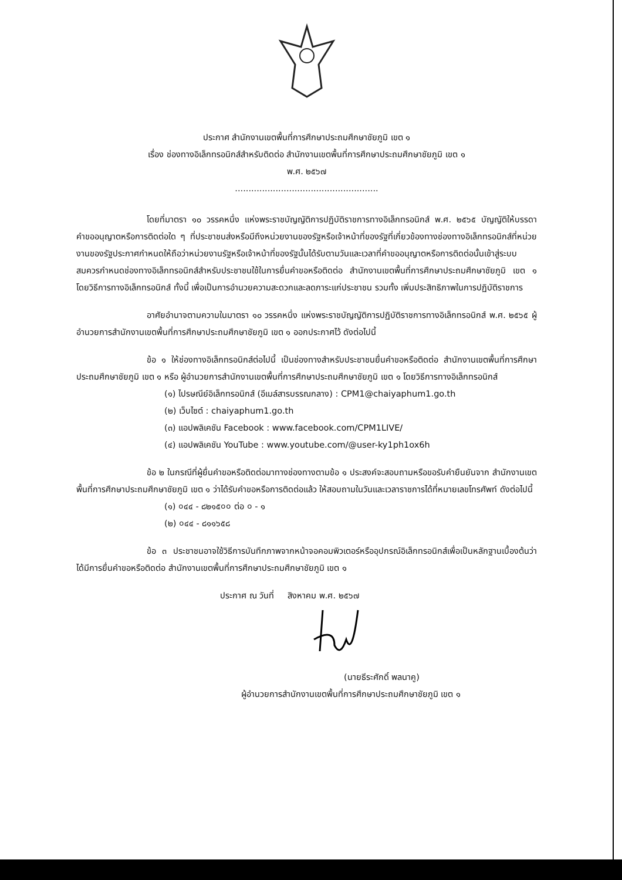ประกาศ สำนักงานเขตพื้นที่การศึกษาประถมศึกษาชัยภูมิ เขต ๑
เรื่อง ช่องทางอิเล็กทรอนิกส์สำหรับติดต่อ สำนักงานเขตพื้นที่การศึกษาประถมศึกษาชัยภูมิ เขต ๑
พ.ศ. ๒๕๖๗
.....................................................
โดยที่มาตรา ๑๐ วรรคหนึ่ง แห่งพระราชบัญญัติการปฏิบัติราชการทางอิเล็กทรอนิกส์ พ.ศ. ๒๕๖๕ บัญญัติให้บรรดาคำขออนุญาตหรือการติดต่อใด ๆ ที่ประชาชนส่งหรือมีถึงหน่วยงานของรัฐหรือเจ้าหน้าที่ของรัฐที่เกี่ยวข้องทางช่องทางอิเล็กทรอนิกส์ที่หน่วยงานของรัฐประกาศกำหนดให้ถือว่าหน่วยงานรัฐหรือเจ้าหน้าที่ของรัฐนั้นได้รับตามวันและเวลาที่คำขออนุญาตหรือการติดต่อนั้นเข้าสู่ระบบ สมควรกำหนดช่องทางอิเล็กทรอนิกส์สำหรับประชาชนใช้ในการยื่นคำขอหรือติดต่อ สำนักงานเขตพื้นที่การศึกษาประถมศึกษาชัยภูมิ เขต ๑ โดยวิธีการทางอิเล็กทรอนิกส์ ทั้งนี้ เพื่อเป็นการอำนวยความสะดวกและลดภาระแก่ประชาชน รวมทั้ง เพิ่มประสิทธิภาพในการปฏิบัติราชการ
อาศัยอำนาจตามความในมาตรา ๑๐ วรรคหนึ่ง แห่งพระราชบัญญัติการปฏิบัติราชการทางอิเล็กทรอนิกส์ พ.ศ. ๒๕๖๕ ผู้อำนวยการสำนักงานเขตพื้นที่การศึกษาประถมศึกษาชัยภูมิ เขต ๑ ออกประกาศไว้ ดังต่อไปนี้
ข้อ ๑ ให้ช่องทางอิเล็กทรอนิกส์ต่อไปนี้ เป็นช่องทางสำหรับประชาชนยื่นคำขอหรือติดต่อ สำนักงานเขตพื้นที่การศึกษาประถมศึกษาชัยภูมิ เขต ๑ หรือ ผู้อำนวยการสำนักงานเขตพื้นที่การศึกษาประถมศึกษาชัยภูมิ เขต ๑ โดยวิธีการทางอิเล็กทรอนิกส์
(๑) ไปรษณีย์อิเล็กทรอนิกส์ (อีเมล์สารบรรณกลาง) : CPM1@chaiyaphum1.go.th
(๒) เว็บไซต์ : chaiyaphum1.go.th
(๓) แอปพลิเคชัน Facebook : www.facebook.com/CPM1LIVE/
(๔) แอปพลิเคชัน YouTube : www.youtube.com/@user-ky1ph1ox6h
ข้อ ๒ ในกรณีที่ผู้ยื่นคำขอหรือติดต่อมาทางช่องทางตามข้อ ๑ ประสงค์จะสอบถามหรือขอรับคำยืนยันจาก สำนักงานเขตพื้นที่การศึกษาประถมศึกษาชัยภูมิ เขต ๑ ว่าได้รับคำขอหรือการติดต่อแล้ว ให้สอบถามในวันและเวลาราชการได้ที่หมายเลขโทรศัพท์ ดังต่อไปนี้
(๑) ০๔๔ - ๘๒๑๕০০ ต่อ ০ - ๑
(๒) ০๔๔ - ๘๑๑๖๕๘
ข้อ ๓ ประชาชนอาจใช้วิธีการบันทึกภาพจากหน้าจอคอมพิวเตอร์หรืออุปกรณ์อิเล็กทรอนิกส์เพื่อเป็นหลักฐานเบื้องต้นว่าได้มีการยื่นคำขอหรือติดต่อ สำนักงานเขตพื้นที่การศึกษาประถมศึกษาชัยภูมิ เขต ๑
ประกาศ ณ วันที่ สิงหาคม พ.ศ. ๒๕๖๗
(นายธีระศักดิ์ พลนาคู)
ผู้อำนวยการสำนักงานเขตพื้นที่การศึกษาประถมศึกษาชัยภูมิ เขต ๑